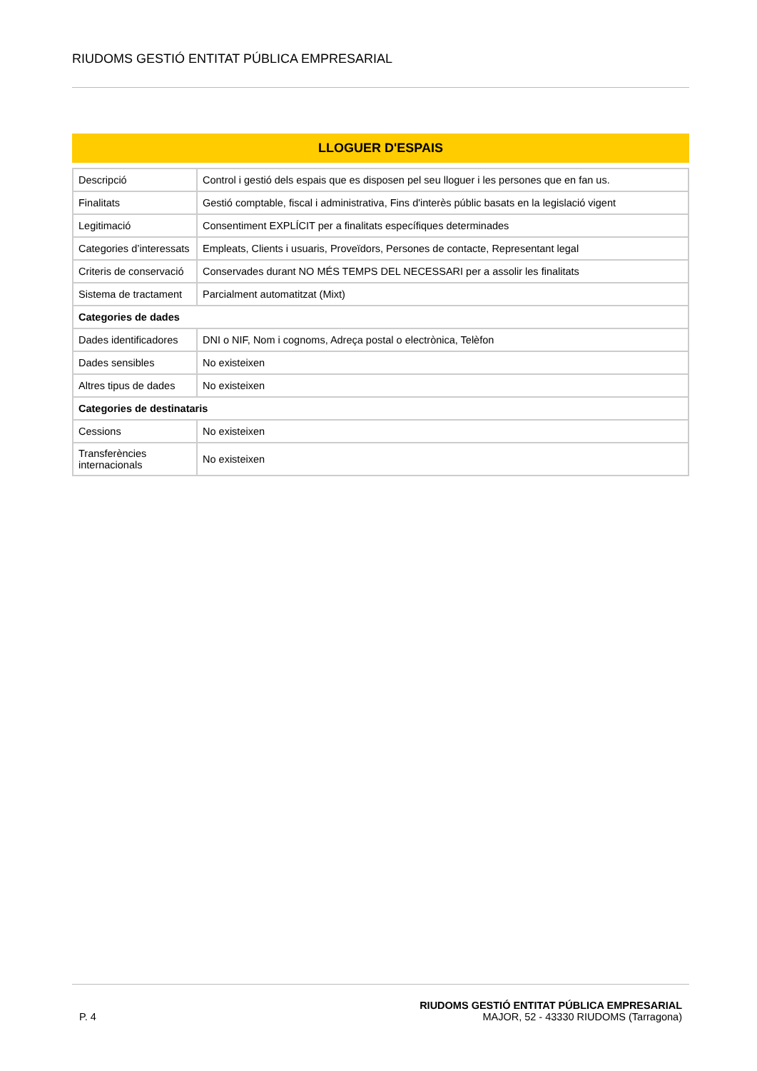RIUDOMS GESTIÓ ENTITAT PÚBLICA EMPRESARIAL
LLOGUER D'ESPAIS
| Descripció | Control i gestió dels espais que es disposen pel seu lloguer i les persones que en fan us. |
| Finalitats | Gestió comptable, fiscal i administrativa, Fins d'interès públic basats en la legislació vigent |
| Legitimació | Consentiment EXPLÍCIT per a finalitats específiques determinades |
| Categories d’interessats | Empleats, Clients i usuaris, Proveïdors, Persones de contacte, Representant legal |
| Criteris de conservació | Conservades durant NO MÉS TEMPS DEL NECESSARI per a assolir les finalitats |
| Sistema de tractament | Parcialment automatitzat (Mixt) |
| Categories de dades | |
| Dades identificadores | DNI o NIF, Nom i cognoms, Adreça postal o electrònica, Telèfon |
| Dades sensibles | No existeixen |
| Altres tipus de dades | No existeixen |
| Categories de destinataris | |
| Cessions | No existeixen |
| Transferències internacionals | No existeixen |
P. 4
RIUDOMS GESTIÓ ENTITAT PÚBLICA EMPRESARIAL
MAJOR, 52 - 43330 RIUDOMS (Tarragona)